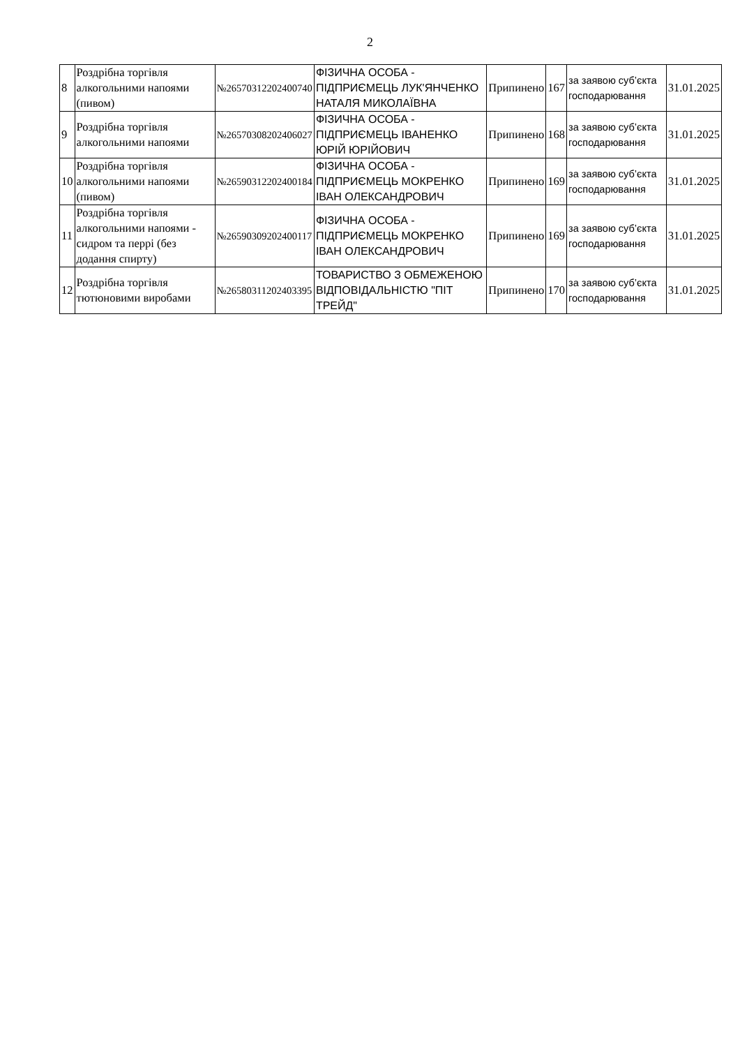2
| 8 | Роздрібна торгівля алкогольними напоями (пивом) | №26570312202400740 | ФІЗИЧНА ОСОБА - ПІДПРИЄМЕЦЬ ЛУК'ЯНЧЕНКО НАТАЛЯ МИКОЛАЇВНА | Припинено | 167 | за заявою суб’єкта господарювання | 31.01.2025 |
| 9 | Роздрібна торгівля алкогольними напоями | №26570308202406027 | ФІЗИЧНА ОСОБА - ПІДПРИЄМЕЦЬ ІВАНЕНКО ЮРІЙ ЮРІЙОВИЧ | Припинено | 168 | за заявою суб’єкта господарювання | 31.01.2025 |
| 10 | Роздрібна торгівля алкогольними напоями (пивом) | №26590312202400184 | ФІЗИЧНА ОСОБА - ПІДПРИЄМЕЦЬ МОКРЕНКО ІВАН ОЛЕКСАНДРОВИЧ | Припинено | 169 | за заявою суб’єкта господарювання | 31.01.2025 |
| 11 | Роздрібна торгівля алкогольними напоями - сидром та перрі (без додання спирту) | №26590309202400117 | ФІЗИЧНА ОСОБА - ПІДПРИЄМЕЦЬ МОКРЕНКО ІВАН ОЛЕКСАНДРОВИЧ | Припинено | 169 | за заявою суб’єкта господарювання | 31.01.2025 |
| 12 | Роздрібна торгівля тютюновими виробами | №26580311202403395 | ТОВАРИСТВО З ОБМЕЖЕНОЮ ВІДПОВІДАЛЬНІСТЮ "ПІТ ТРЕЙД" | Припинено | 170 | за заявою суб’єкта господарювання | 31.01.2025 |